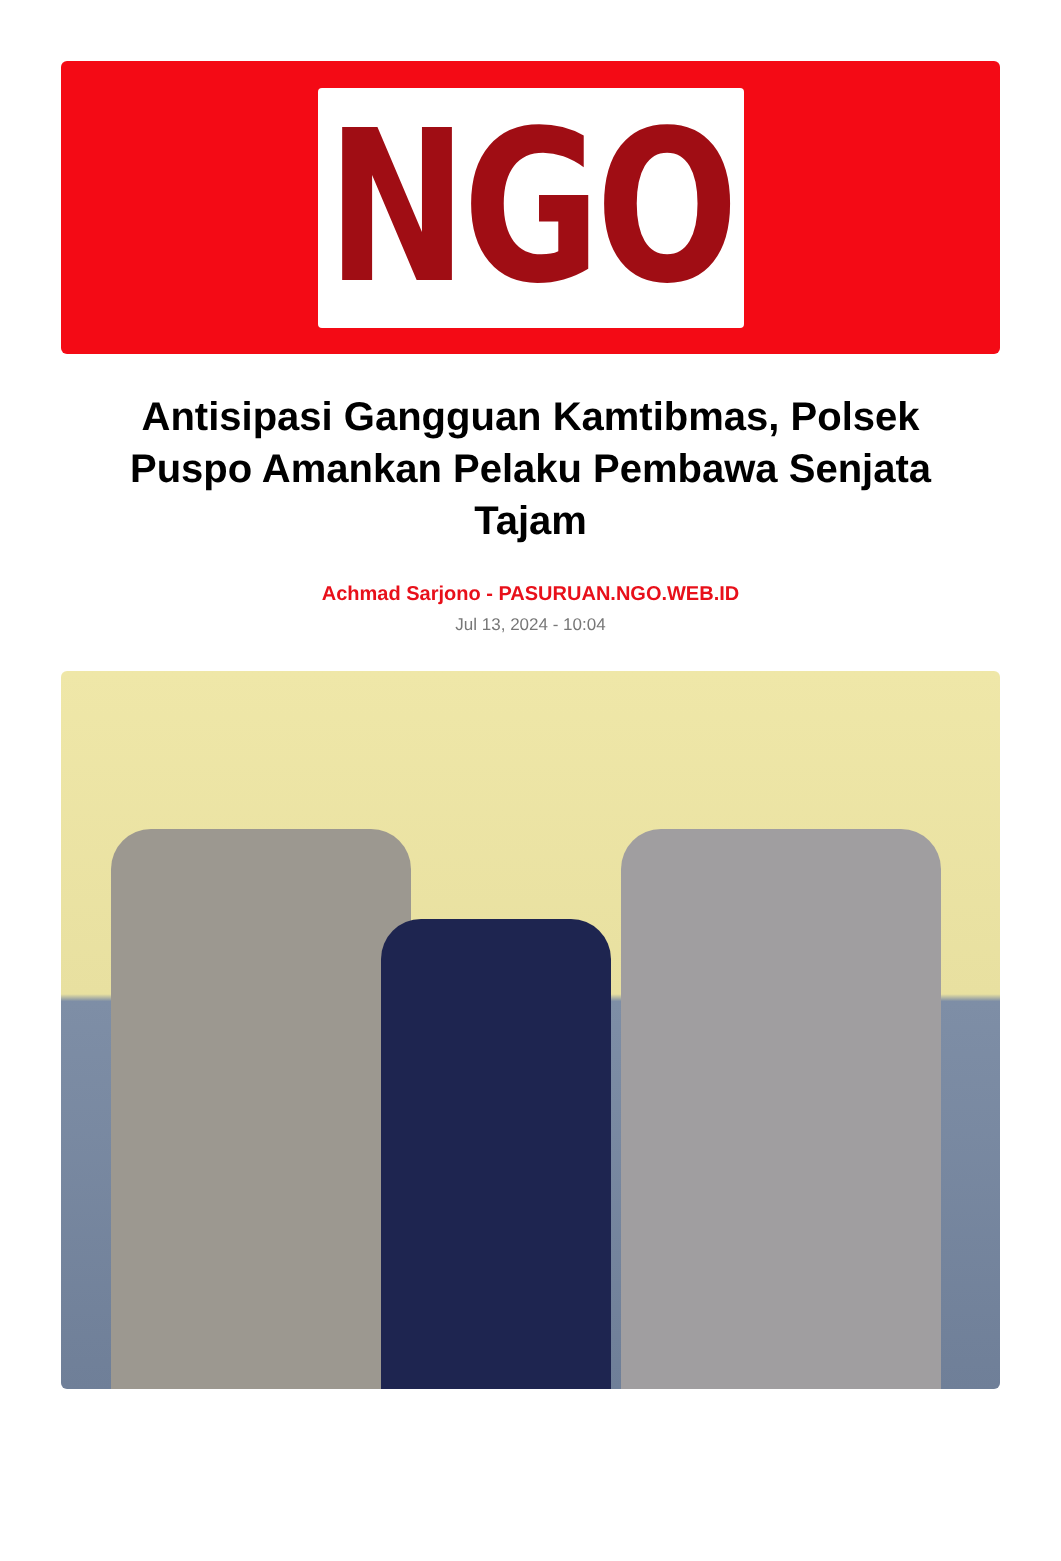NGO
Antisipasi Gangguan Kamtibmas, Polsek Puspo Amankan Pelaku Pembawa Senjata Tajam
Achmad Sarjono - PASURUAN.NGO.WEB.ID
Jul 13, 2024 - 10:04